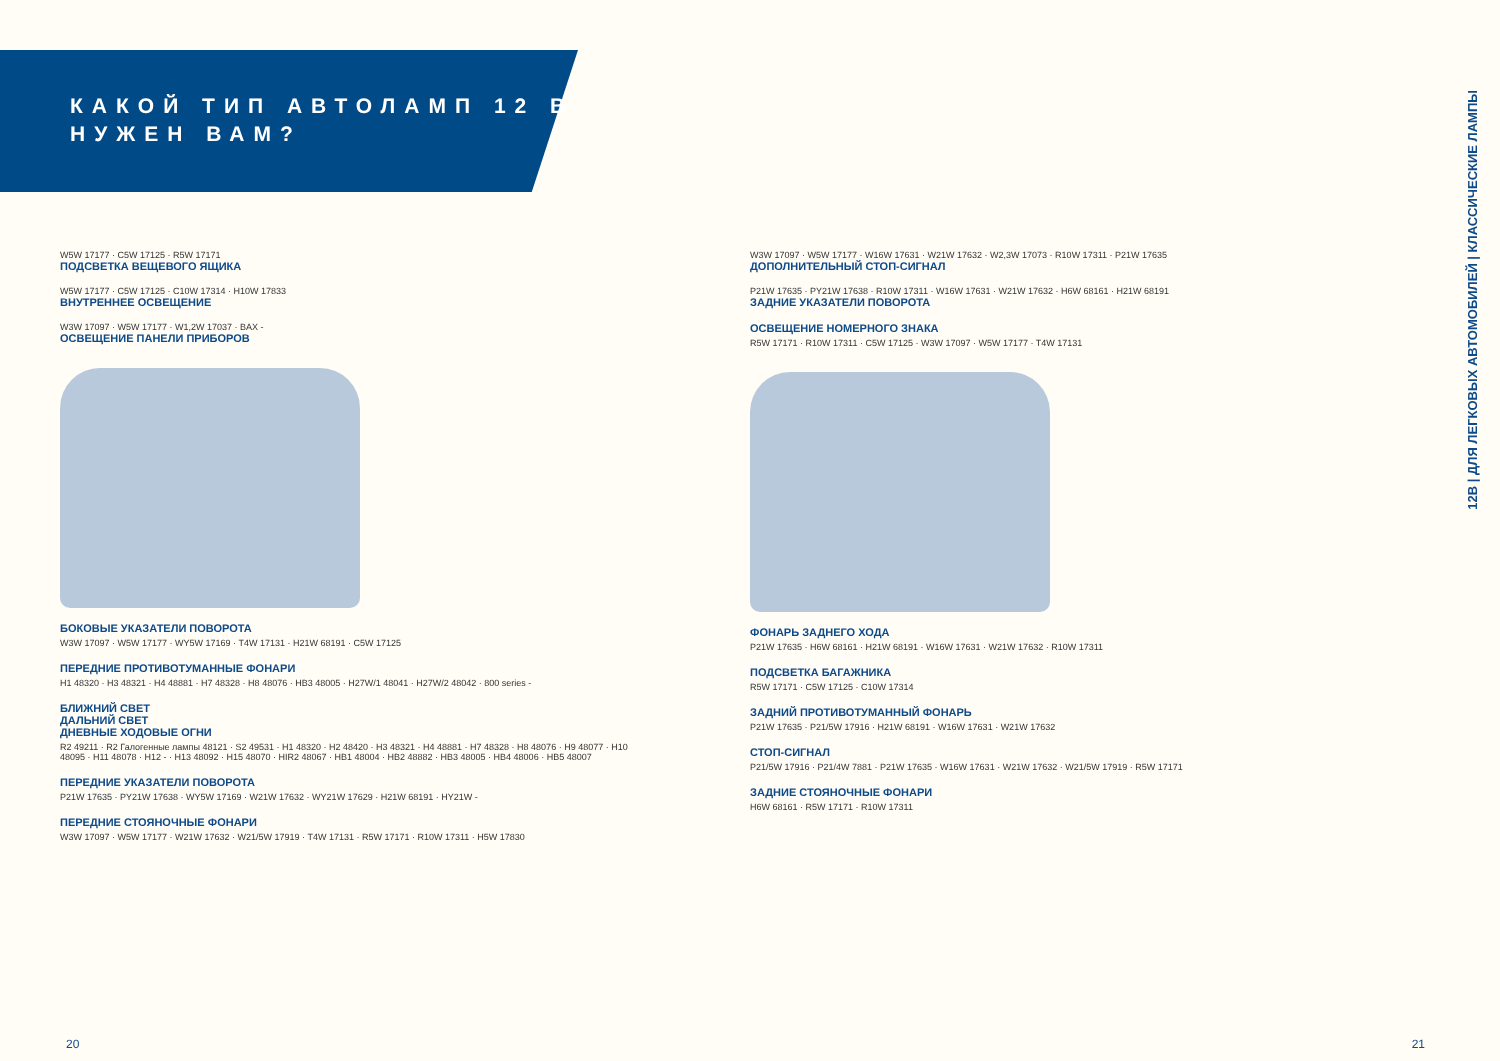КАКОЙ ТИП АВТОЛАМП 12 В
НУЖЕН ВАМ?
W5W 17177 · C5W 17125 · R5W 17171
ПОДСВЕТКА ВЕЩЕВОГО ЯЩИКА
W5W 17177 · C5W 17125 · C10W 17314 · H10W 17833
ВНУТРЕННЕЕ ОСВЕЩЕНИЕ
W3W 17097 · W5W 17177 · W1,2W 17037 · BAX -
ОСВЕЩЕНИЕ ПАНЕЛИ ПРИБОРОВ
БОКОВЫЕ УКАЗАТЕЛИ ПОВОРОТА
W3W 17097 · W5W 17177 · WY5W 17169 · T4W 17131 · H21W 68191 · C5W 17125
ПЕРЕДНИЕ ПРОТИВОТУМАННЫЕ ФОНАРИ
H1 48320 · H3 48321 · H4 48881 · H7 48328 · H8 48076 · HB3 48005 · H27W/1 48041 · H27W/2 48042 · 800 series -
БЛИЖНИЙ СВЕТ
ДАЛЬНИЙ СВЕТ
ДНЕВНЫЕ ХОДОВЫЕ ОГНИ
R2 49211 · R2 Галогенные лампы 48121 · S2 49531 · H1 48320 · H2 48420 · H3 48321 · H4 48881 · H7 48328 · H8 48076 · H9 48077 · H10 48095 · H11 48078 · H12 - · H13 48092 · H15 48070 · HIR2 48067 · HB1 48004 · HB2 48882 · HB3 48005 · HB4 48006 · HB5 48007
ПЕРЕДНИЕ УКАЗАТЕЛИ ПОВОРОТА
P21W 17635 · PY21W 17638 · WY5W 17169 · W21W 17632 · WY21W 17629 · H21W 68191 · HY21W -
ПЕРЕДНИЕ СТОЯНОЧНЫЕ ФОНАРИ
W3W 17097 · W5W 17177 · W21W 17632 · W21/5W 17919 · T4W 17131 · R5W 17171 · R10W 17311 · H5W 17830
W3W 17097 · W5W 17177 · W16W 17631 · W21W 17632 · W2,3W 17073 · R10W 17311 · P21W 17635
ДОПОЛНИТЕЛЬНЫЙ СТОП-СИГНАЛ
P21W 17635 · PY21W 17638 · R10W 17311 · W16W 17631 · W21W 17632 · H6W 68161 · H21W 68191
ЗАДНИЕ УКАЗАТЕЛИ ПОВОРОТА
ОСВЕЩЕНИЕ НОМЕРНОГО ЗНАКА
R5W 17171 · R10W 17311 · C5W 17125 · W3W 17097 · W5W 17177 · T4W 17131
ФОНАРЬ ЗАДНЕГО ХОДА
P21W 17635 · H6W 68161 · H21W 68191 · W16W 17631 · W21W 17632 · R10W 17311
ПОДСВЕТКА БАГАЖНИКА
R5W 17171 · C5W 17125 · C10W 17314
ЗАДНИЙ ПРОТИВОТУМАННЫЙ ФОНАРЬ
P21W 17635 · P21/5W 17916 · H21W 68191 · W16W 17631 · W21W 17632
СТОП-СИГНАЛ
P21/5W 17916 · P21/4W 7881 · P21W 17635 · W16W 17631 · W21W 17632 · W21/5W 17919 · R5W 17171
ЗАДНИЕ СТОЯНОЧНЫЕ ФОНАРИ
H6W 68161 · R5W 17171 · R10W 17311
12В | ДЛЯ ЛЕГКОВЫХ АВТОМОБИЛЕЙ | КЛАССИЧЕСКИЕ ЛАМПЫ
20 21